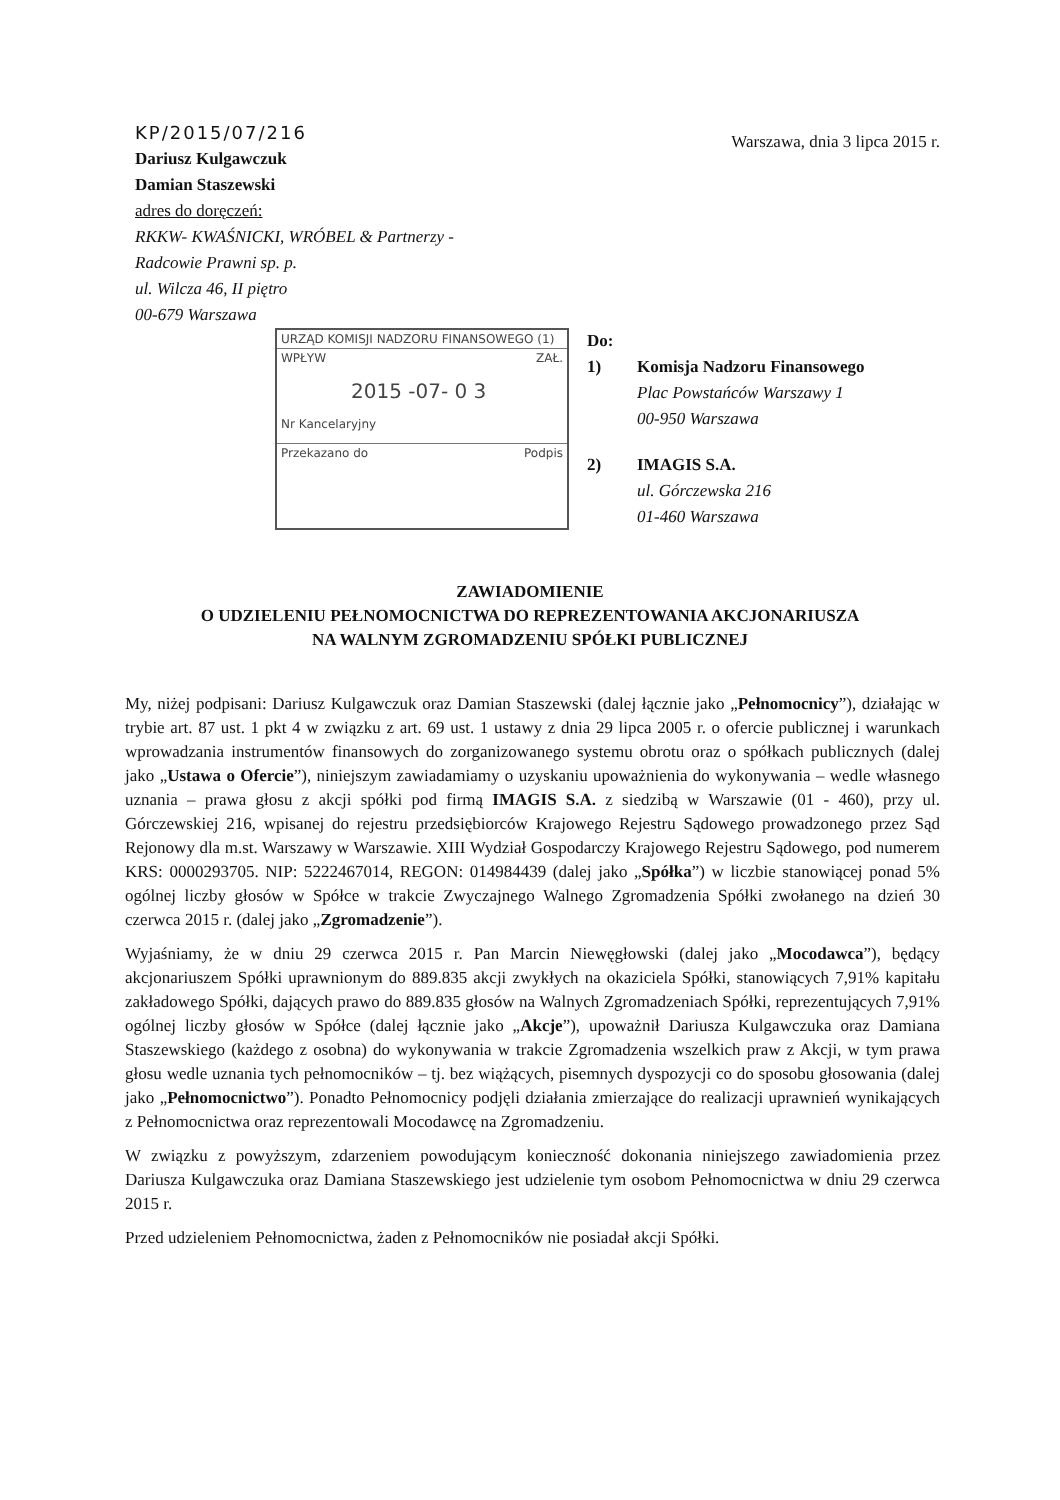KP/2015/07/216
Dariusz Kulgawczuk
Damian Staszewski
adres do doręczeń:
RKKW- KWAŚNICKI, WRÓBEL & Partnerzy -
Radcowie Prawni sp. p.
ul. Wilcza 46, II piętro
00-679 Warszawa
Warszawa, dnia 3 lipca 2015 r.
URZĄD KOMISJI NADZORU FINANSOWEGO (1)
WPŁYW ZAŁ.
2015 -07- 0 3
Nr Kancelaryjny
Przekazano do Podpis
Do:
1) Komisja Nadzoru Finansowego
Plac Powstańców Warszawy 1
00-950 Warszawa
2) IMAGIS S.A.
ul. Górczewska 216
01-460 Warszawa
ZAWIADOMIENIE
O UDZIELENIU PEŁNOMOCNICTWA DO REPREZENTOWANIA AKCJONARIUSZA
NA WALNYM ZGROMADZENIU SPÓŁKI PUBLICZNEJ
My, niżej podpisani: Dariusz Kulgawczuk oraz Damian Staszewski (dalej łącznie jako „Pełnomocnicy”), działając w trybie art. 87 ust. 1 pkt 4 w związku z art. 69 ust. 1 ustawy z dnia 29 lipca 2005 r. o ofercie publicznej i warunkach wprowadzania instrumentów finansowych do zorganizowanego systemu obrotu oraz o spółkach publicznych (dalej jako „Ustawa o Ofercie”), niniejszym zawiadamiamy o uzyskaniu upoważnienia do wykonywania – wedle własnego uznania – prawa głosu z akcji spółki pod firmą IMAGIS S.A. z siedzibą w Warszawie (01 - 460), przy ul. Górczewskiej 216, wpisanej do rejestru przedsiębiorców Krajowego Rejestru Sądowego prowadzonego przez Sąd Rejonowy dla m.st. Warszawy w Warszawie. XIII Wydział Gospodarczy Krajowego Rejestru Sądowego, pod numerem KRS: 0000293705. NIP: 5222467014, REGON: 014984439 (dalej jako „Spółka”) w liczbie stanowiącej ponad 5% ogólnej liczby głosów w Spółce w trakcie Zwyczajnego Walnego Zgromadzenia Spółki zwołanego na dzień 30 czerwca 2015 r. (dalej jako „Zgromadzenie”).
Wyjaśniamy, że w dniu 29 czerwca 2015 r. Pan Marcin Niewęgłowski (dalej jako „Mocodawca”), będący akcjonariuszem Spółki uprawnionym do 889.835 akcji zwykłych na okaziciela Spółki, stanowiących 7,91% kapitału zakładowego Spółki, dających prawo do 889.835 głosów na Walnych Zgromadzeniach Spółki, reprezentujących 7,91% ogólnej liczby głosów w Spółce (dalej łącznie jako „Akcje”), upoważnił Dariusza Kulgawczuka oraz Damiana Staszewskiego (każdego z osobna) do wykonywania w trakcie Zgromadzenia wszelkich praw z Akcji, w tym prawa głosu wedle uznania tych pełnomocników – tj. bez wiążących, pisemnych dyspozycji co do sposobu głosowania (dalej jako „Pełnomocnictwo”). Ponadto Pełnomocnicy podjęli działania zmierzające do realizacji uprawnień wynikających z Pełnomocnictwa oraz reprezentowali Mocodawcę na Zgromadzeniu.
W związku z powyższym, zdarzeniem powodującym konieczność dokonania niniejszego zawiadomienia przez Dariusza Kulgawczuka oraz Damiana Staszewskiego jest udzielenie tym osobom Pełnomocnictwa w dniu 29 czerwca 2015 r.
Przed udzieleniem Pełnomocnictwa, żaden z Pełnomocników nie posiadał akcji Spółki.